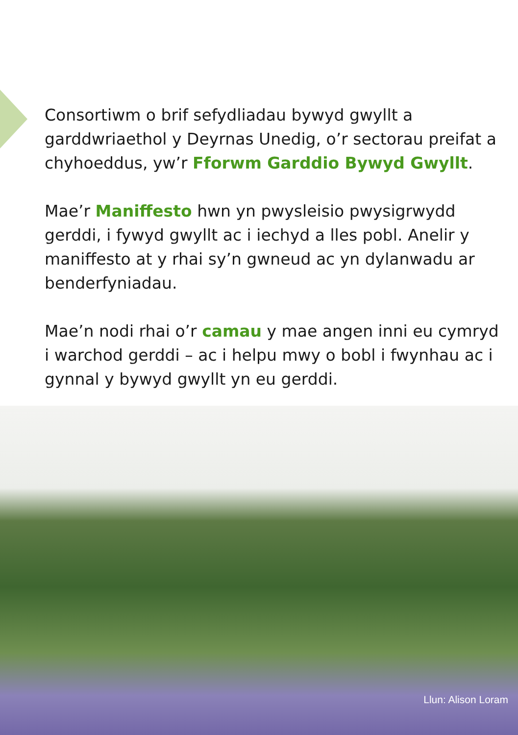Consortiwm o brif sefydliadau bywyd gwyllt a garddwriaethol y Deyrnas Unedig, o’r sectorau preifat a chyhoeddus, yw’r Fforwm Garddio Bywyd Gwyllt.
Mae’r Maniffesto hwn yn pwysleisio pwysigrwydd gerddi, i fywyd gwyllt ac i iechyd a lles pobl. Anelir y maniffesto at y rhai sy’n gwneud ac yn dylanwadu ar benderfyniadau.
Mae’n nodi rhai o’r camau y mae angen inni eu cymryd i warchod gerddi – ac i helpu mwy o bobl i fwynhau ac i gynnal y bywyd gwyllt yn eu gerddi.
Llun: Alison Loram